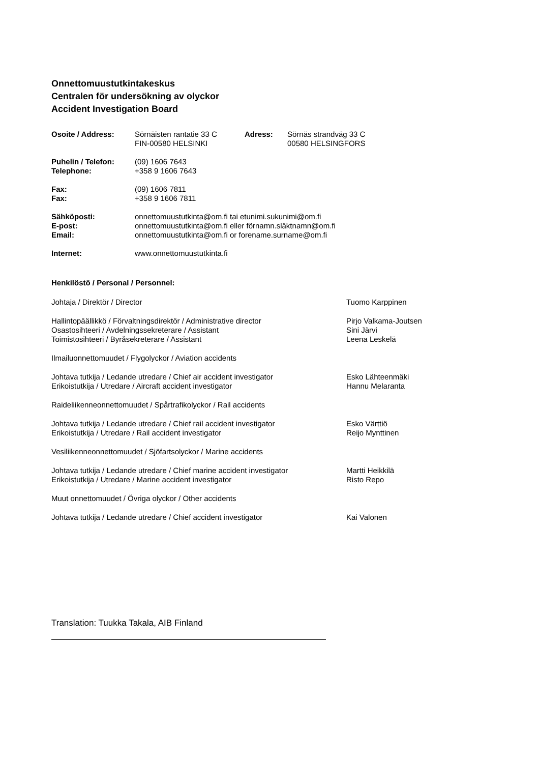Onnettomuustutkintakeskus
Centralen för undersökning av olyckor
Accident Investigation Board
Osoite / Address: Sörnäisten rantatie 33 C
FIN-00580 HELSINKI
Adress: Sörnäs strandväg 33 C
00580 HELSINGFORS
Puhelin / Telefon:
Telephone:
(09) 1606 7643
+358 9 1606 7643
Fax:
Fax:
(09) 1606 7811
+358 9 1606 7811
Sähköposti:
E-post:
Email:
onnettomuustutkinta@om.fi tai etunimi.sukunimi@om.fi
onnettomuustutkinta@om.fi eller förnamn.släktnamn@om.fi
onnettomuustutkinta@om.fi or forename.surname@om.fi
Internet: www.onnettomuustutkinta.fi
Henkilöstö / Personal / Personnel:
Johtaja / Direktör / Director Tuomo Karppinen
Hallintopäällikkö / Förvaltningsdirektör / Administrative director
Pirjo Valkama-Joutsen
Osastosihteeri / Avdelningssekreterare / Assistant Sini Järvi
Toimistosihteeri / Byråsekreterare / Assistant Leena Leskelä
Ilmailuonnettomuudet / Flygolyckor / Aviation accidents
Johtava tutkija / Ledande utredare / Chief air accident investigator
Esko Lähteenmäki
Erikoistutkija / Utredare / Aircraft accident investigator Hannu Melaranta
Raideliikenneonnettomuudet / Spårtrafikolyckor / Rail accidents
Johtava tutkija / Ledande utredare / Chief rail accident investigator
Esko Värttiö
Erikoistutkija / Utredare / Rail accident investigator Reijo Mynttinen
Vesiliikenneonnettomuudet / Sjöfartsolyckor / Marine accidents
Johtava tutkija / Ledande utredare / Chief marine accident investigator
Martti Heikkilä
Erikoistutkija / Utredare / Marine accident investigator Risto Repo
Muut onnettomuudet / Övriga olyckor / Other accidents
Johtava tutkija / Ledande utredare / Chief accident investigator Kai Valonen
Translation: Tuukka Takala, AIB Finland